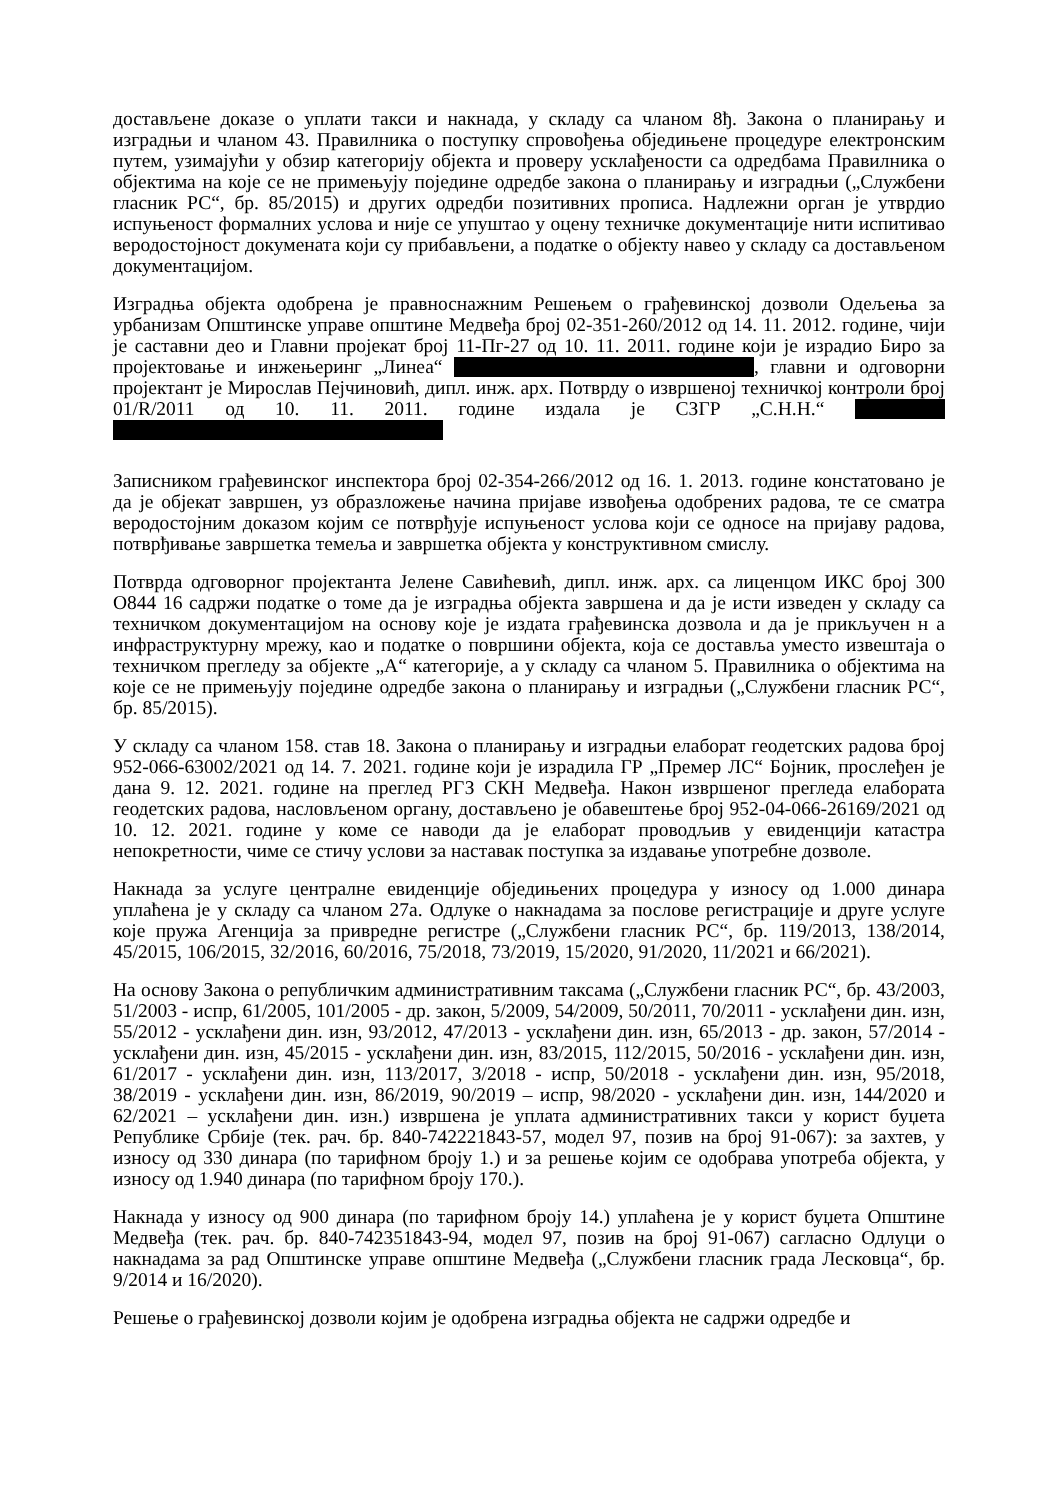достављене доказе о уплати такси и накнада, у складу са чланом 8ђ. Закона о планирању и изградњи и чланом 43. Правилника о поступку спровођења обједињене процедуре електронским путем, узимајући у обзир категорију објекта и проверу усклађености са одредбама Правилника о објектима на које се не примењују поједине одредбе закона о планирању и изградњи („Службени гласник РС“, бр. 85/2015) и других одредби позитивних прописа. Надлежни орган је утврдио испуњеност формалних услова и није се упуштао у оцену техничке документације нити испитивао веродостојност докумената који су прибављени, а податке о објекту навео у складу са достављеном документацијом.
Изградња објекта одобрена је правноснажним Решењем о грађевинској дозволи Одељења за урбанизам Општинске управе општине Медвеђа број 02-351-260/2012 од 14. 11. 2012. године, чији је саставни део и Главни пројекат број 11-Пг-27 од 10. 11. 2011. године који је израдио Биро за пројектовање и инжењеринг „Линеа“ , главни и одговорни пројектант је Мирослав Пејчиновић, дипл. инж. арх. Потврду о извршеној техничкој контроли број 01/R/2011 од 10. 11. 2011. године издала је СЗГР „С.Н.Н.“
Записником грађевинског инспектора број 02-354-266/2012 од 16. 1. 2013. године констатовано је да је објекат завршен, уз образложење начина пријаве извођења одобрених радова, те се сматра веродостојним доказом којим се потврђује испуњеност услова који се односе на пријаву радова, потврђивање завршетка темеља и завршетка објекта у конструктивном смислу.
Потврда одговорног пројектанта Јелене Савићевић, дипл. инж. арх. са лиценцом ИКС број 300 О844 16 садржи податке о томе да је изградња објекта завршена и да је исти изведен у складу са техничком документацијом на основу које је издата грађевинска дозвола и да је прикључен н а инфраструктурну мрежу, као и податке о површини објекта, која се доставља уместо извештаја о техничком прегледу за објекте „А“ категорије, а у складу са чланом 5. Правилника о објектима на које се не примењују поједине одредбе закона о планирању и изградњи („Службени гласник РС“, бр. 85/2015).
У складу са чланом 158. став 18. Закона о планирању и изградњи елаборат геодетских радова број 952-066-63002/2021 од 14. 7. 2021. године који је израдила ГР „Премер ЛС“ Бојник, прослеђен је дана 9. 12. 2021. године на преглед РГЗ СКН Медвеђа. Након извршеног прегледа елабората геодетских радова, насловљеном органу, достављено је обавештење број 952-04-066-26169/2021 од 10. 12. 2021. године у коме се наводи да је елаборат проводљив у евиденцији катастра непокретности, чиме се стичу услови за наставак поступка за издавање употребне дозволе.
Накнада за услуге централне евиденције обједињених процедура у износу од 1.000 динара уплаћена је у складу са чланом 27а. Одлуке о накнадама за послове регистрације и друге услуге које пружа Агенција за привредне регистре („Службени гласник РС“, бр. 119/2013, 138/2014, 45/2015, 106/2015, 32/2016, 60/2016, 75/2018, 73/2019, 15/2020, 91/2020, 11/2021 и 66/2021).
На основу Закона о републичким административним таксама („Службени гласник РС“, бр. 43/2003, 51/2003 - испр, 61/2005, 101/2005 - др. закон, 5/2009, 54/2009, 50/2011, 70/2011 - усклађени дин. изн, 55/2012 - усклађени дин. изн, 93/2012, 47/2013 - усклађени дин. изн, 65/2013 - др. закон, 57/2014 - усклађени дин. изн, 45/2015 - усклађени дин. изн, 83/2015, 112/2015, 50/2016 - усклађени дин. изн, 61/2017 - усклађени дин. изн, 113/2017, 3/2018 - испр, 50/2018 - усклађени дин. изн, 95/2018, 38/2019 - усклађени дин. изн, 86/2019, 90/2019 – испр, 98/2020 - усклађени дин. изн, 144/2020 и 62/2021 – усклађени дин. изн.) извршена је уплата административних такси у корист буџета Републике Србије (тек. рач. бр. 840-742221843-57, модел 97, позив на број 91-067): за захтев, у износу од 330 динара (по тарифном броју 1.) и за решење којим се одобрава употреба објекта, у износу од 1.940 динара (по тарифном броју 170.).
Накнада у износу од 900 динара (по тарифном броју 14.) уплаћена је у корист буџета Општине Медвеђа (тек. рач. бр. 840-742351843-94, модел 97, позив на број 91-067) сагласно Одлуци о накнадама за рад Општинске управе општине Медвеђа („Службени гласник града Лесковца“, бр. 9/2014 и 16/2020).
Решење о грађевинској дозволи којим је одобрена изградња објекта не садржи одредбе и